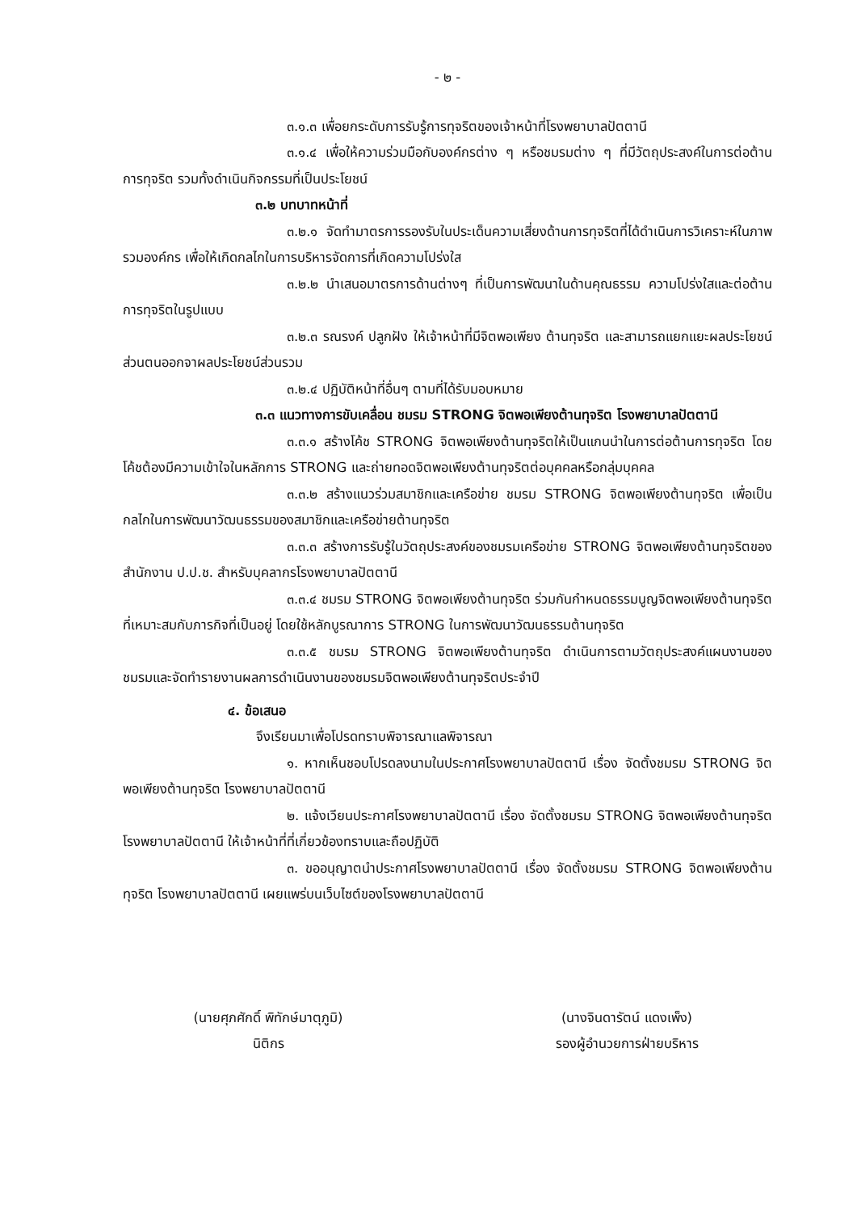- ๒ -
๓.๑.๓ เพื่อยกระดับการรับรู้การทุจริตของเจ้าหน้าที่โรงพยาบาลปัตตานี
๓.๑.๔ เพื่อให้ความร่วมมือกับองค์กรต่าง ๆ หรือชมรมต่าง ๆ ที่มีวัตถุประสงค์ในการต่อต้านการทุจริต รวมทั้งดำเนินกิจกรรมที่เป็นประโยชน์
๓.๒ บทบาทหน้าที่
๓.๒.๑ จัดทำมาตรการรองรับในประเด็นความเสี่ยงด้านการทุจริตที่ได้ดำเนินการวิเคราะห์ในภาพรวมองค์กร เพื่อให้เกิดกลไกในการบริหารจัดการที่เกิดความโปร่งใส
๓.๒.๒ นำเสนอมาตรการด้านต่างๆ ที่เป็นการพัฒนาในด้านคุณธรรม ความโปร่งใสและต่อต้านการทุจริตในรูปแบบ
๓.๒.๓ รณรงค์ ปลูกฝัง ให้เจ้าหน้าที่มีจิตพอเพียง ต้านทุจริต และสามารถแยกแยะผลประโยชน์ส่วนตนออกจาผลประโยชน์ส่วนรวม
๓.๒.๔ ปฏิบัติหน้าที่อื่นๆ ตามที่ได้รับมอบหมาย
๓.๓ แนวทางการขับเคลื่อน ชมรม STRONG จิตพอเพียงต้านทุจริต โรงพยาบาลปัตตานี
๓.๓.๑ สร้างโค้ช STRONG จิตพอเพียงต้านทุจริตให้เป็นแกนนำในการต่อต้านการทุจริต โดยโค้ชต้องมีความเข้าใจในหลักการ STRONG และถ่ายทอดจิตพอเพียงต้านทุจริตต่อบุคคลหรือกลุ่มบุคคล
๓.๓.๒ สร้างแนวร่วมสมาชิกและเครือข่าย ชมรม STRONG จิตพอเพียงต้านทุจริต เพื่อเป็นกลไกในการพัฒนาวัฒนธรรมของสมาชิกและเครือข่ายต้านทุจริต
๓.๓.๓ สร้างการรับรู้ในวัตถุประสงค์ของชมรมเครือข่าย STRONG จิตพอเพียงต้านทุจริตของสำนักงาน ป.ป.ช. สำหรับบุคลากรโรงพยาบาลปัตตานี
๓.๓.๔ ชมรม STRONG จิตพอเพียงต้านทุจริต ร่วมกันกำหนดธรรมนูญจิตพอเพียงต้านทุจริตที่เหมาะสมกับภารกิจที่เป็นอยู่ โดยใช้หลักบูรณาการ STRONG ในการพัฒนาวัฒนธรรมต้านทุจริต
๓.๓.๕ ชมรม STRONG จิตพอเพียงต้านทุจริต ดำเนินการตามวัตถุประสงค์แผนงานของชมรมและจัดทำรายงานผลการดำเนินงานของชมรมจิตพอเพียงต้านทุจริตประจำปี
๔. ข้อเสนอ
จึงเรียนมาเพื่อโปรดทราบพิจารณาแลพิจารณา
๑. หากเห็นชอบโปรดลงนามในประกาศโรงพยาบาลปัตตานี เรื่อง จัดตั้งชมรม STRONG จิตพอเพียงต้านทุจริต โรงพยาบาลปัตตานี
๒. แจ้งเวียนประกาศโรงพยาบาลปัตตานี เรื่อง จัดตั้งชมรม STRONG จิตพอเพียงต้านทุจริต โรงพยาบาลปัตตานี ให้เจ้าหน้าที่ที่เกี่ยวข้องทราบและถือปฏิบัติ
๓. ขออนุญาตนำประกาศโรงพยาบาลปัตตานี เรื่อง จัดตั้งชมรม STRONG จิตพอเพียงต้านทุจริต โรงพยาบาลปัตตานี เผยแพร่บนเว็บไซต์ของโรงพยาบาลปัตตานี
(นายศุภศักดิ์ พิทักษ์มาตุภูมิ)
นิติกร
(นางจินดารัตน์ แดงเพ็ง)
รองผู้อำนวยการฝ่ายบริหาร